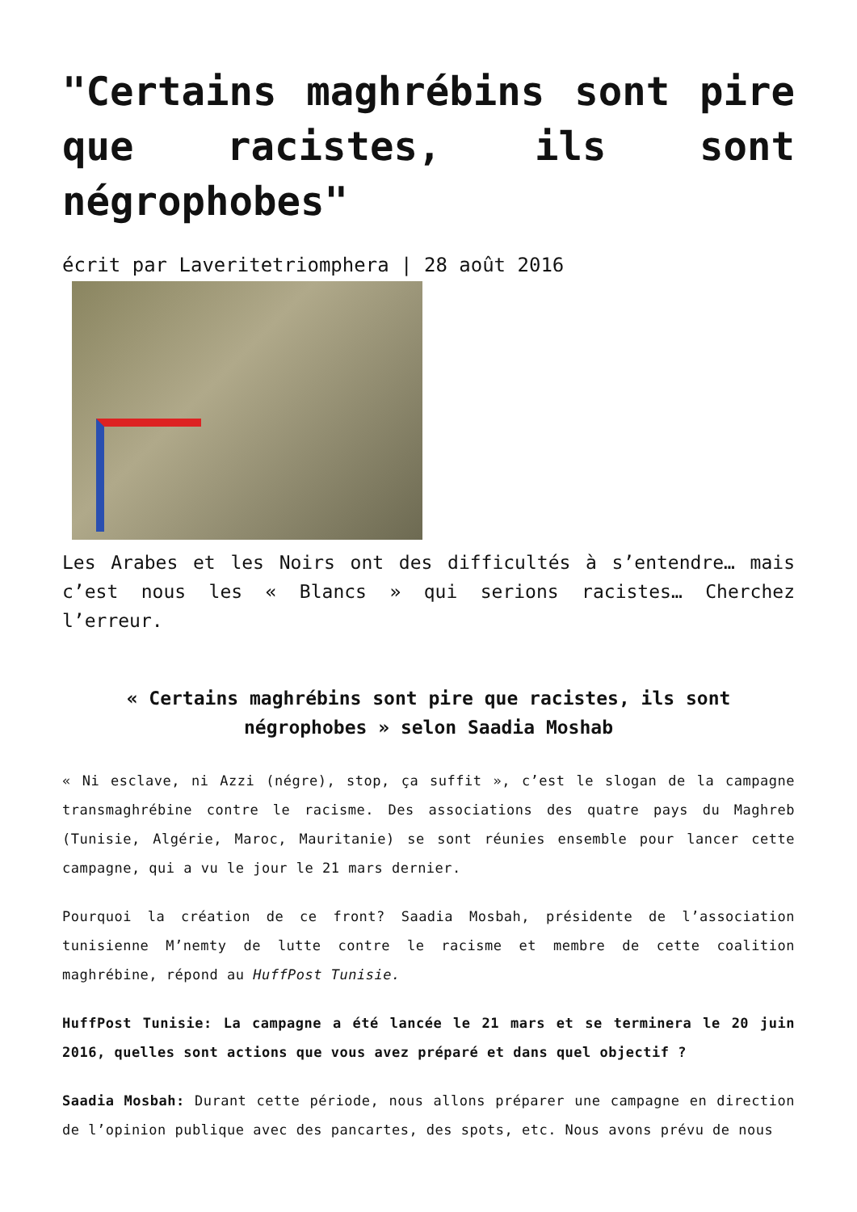"Certains maghrébins sont pire que racistes, ils sont négrophobes"
écrit par Laveritetriomphera | 28 août 2016
Les Arabes et les Noirs ont des difficultés à s’entendre… mais c’est nous les « Blancs » qui serions racistes… Cherchez l’erreur.
« Certains maghrébins sont pire que racistes, ils sont négrophobes » selon Saadia Moshab
« Ni esclave, ni Azzi (négre), stop, ça suffit », c’est le slogan de la campagne transmaghrébine contre le racisme. Des associations des quatre pays du Maghreb (Tunisie, Algérie, Maroc, Mauritanie) se sont réunies ensemble pour lancer cette campagne, qui a vu le jour le 21 mars dernier.
Pourquoi la création de ce front? Saadia Mosbah, présidente de l’association tunisienne M’nemty de lutte contre le racisme et membre de cette coalition maghrébine, répond au HuffPost Tunisie.
HuffPost Tunisie: La campagne a été lancée le 21 mars et se terminera le 20 juin 2016, quelles sont actions que vous avez préparé et dans quel objectif ?
Saadia Mosbah: Durant cette période, nous allons préparer une campagne en direction de l’opinion publique avec des pancartes, des spots, etc. Nous avons prévu de nous